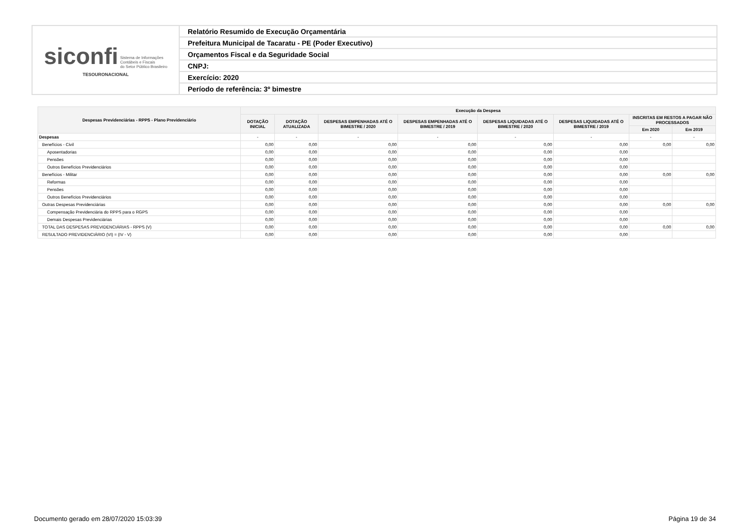| siconfi Sistema de Informações Contábeis e Fiscais do Setor Público Brasileiro TESOURONACIONAL | Relatório Resumido de Execução Orçamentária |
| | Prefeitura Municipal de Tacaratu - PE (Poder Executivo) |
| | Orçamentos Fiscal e da Seguridade Social |
| | CNPJ: |
| | Exercício: 2020 |
| | Período de referência: 3º bimestre |
| Despesas Previdenciárias - RPPS - Plano Previdenciário | Execução da Despesa | | | | | | | |
| --- | --- | --- | --- | --- | --- | --- | --- | --- |
| | DOTAÇÃO INICIAL | DOTAÇÃO ATUALIZADA | DESPESAS EMPENHADAS ATÉ O BIMESTRE / 2020 | DESPESAS EMPENHADAS ATÉ O BIMESTRE / 2019 | DESPESAS LIQUIDADAS ATÉ O BIMESTRE / 2020 | DESPESAS LIQUIDADAS ATÉ O BIMESTRE / 2019 | INSCRITAS EM RESTOS A PAGAR NÃO PROCESSADOS | |
| | | | | | | | Em 2020 | Em 2019 |
| Despesas | - | - | - | - | - | - | - | - |
| Benefícios - Civil | 0,00 | 0,00 | 0,00 | 0,00 | 0,00 | 0,00 | 0,00 | 0,00 |
| Aposentadorias | 0,00 | 0,00 | 0,00 | 0,00 | 0,00 | 0,00 | | |
| Pensões | 0,00 | 0,00 | 0,00 | 0,00 | 0,00 | 0,00 | | |
| Outros Benefícios Previdenciários | 0,00 | 0,00 | 0,00 | 0,00 | 0,00 | 0,00 | | |
| Benefícios - Militar | 0,00 | 0,00 | 0,00 | 0,00 | 0,00 | 0,00 | 0,00 | 0,00 |
| Reformas | 0,00 | 0,00 | 0,00 | 0,00 | 0,00 | 0,00 | | |
| Pensões | 0,00 | 0,00 | 0,00 | 0,00 | 0,00 | 0,00 | | |
| Outros Benefícios Previdenciários | 0,00 | 0,00 | 0,00 | 0,00 | 0,00 | 0,00 | | |
| Outras Despesas Previdenciárias | 0,00 | 0,00 | 0,00 | 0,00 | 0,00 | 0,00 | 0,00 | 0,00 |
| Compensação Previdenciária do RPPS para o RGPS | 0,00 | 0,00 | 0,00 | 0,00 | 0,00 | 0,00 | | |
| Demais Despesas Previdenciárias | 0,00 | 0,00 | 0,00 | 0,00 | 0,00 | 0,00 | | |
| TOTAL DAS DESPESAS PREVIDENCIÁRIAS - RPPS (V) | 0,00 | 0,00 | 0,00 | 0,00 | 0,00 | 0,00 | 0,00 | 0,00 |
| RESULTADO PREVIDENCIÁRIO (VI) = (IV - V) | 0,00 | 0,00 | 0,00 | 0,00 | 0,00 | 0,00 | | |
Documento gerado em 28/07/2020 15:03:39 Página 19 de 34